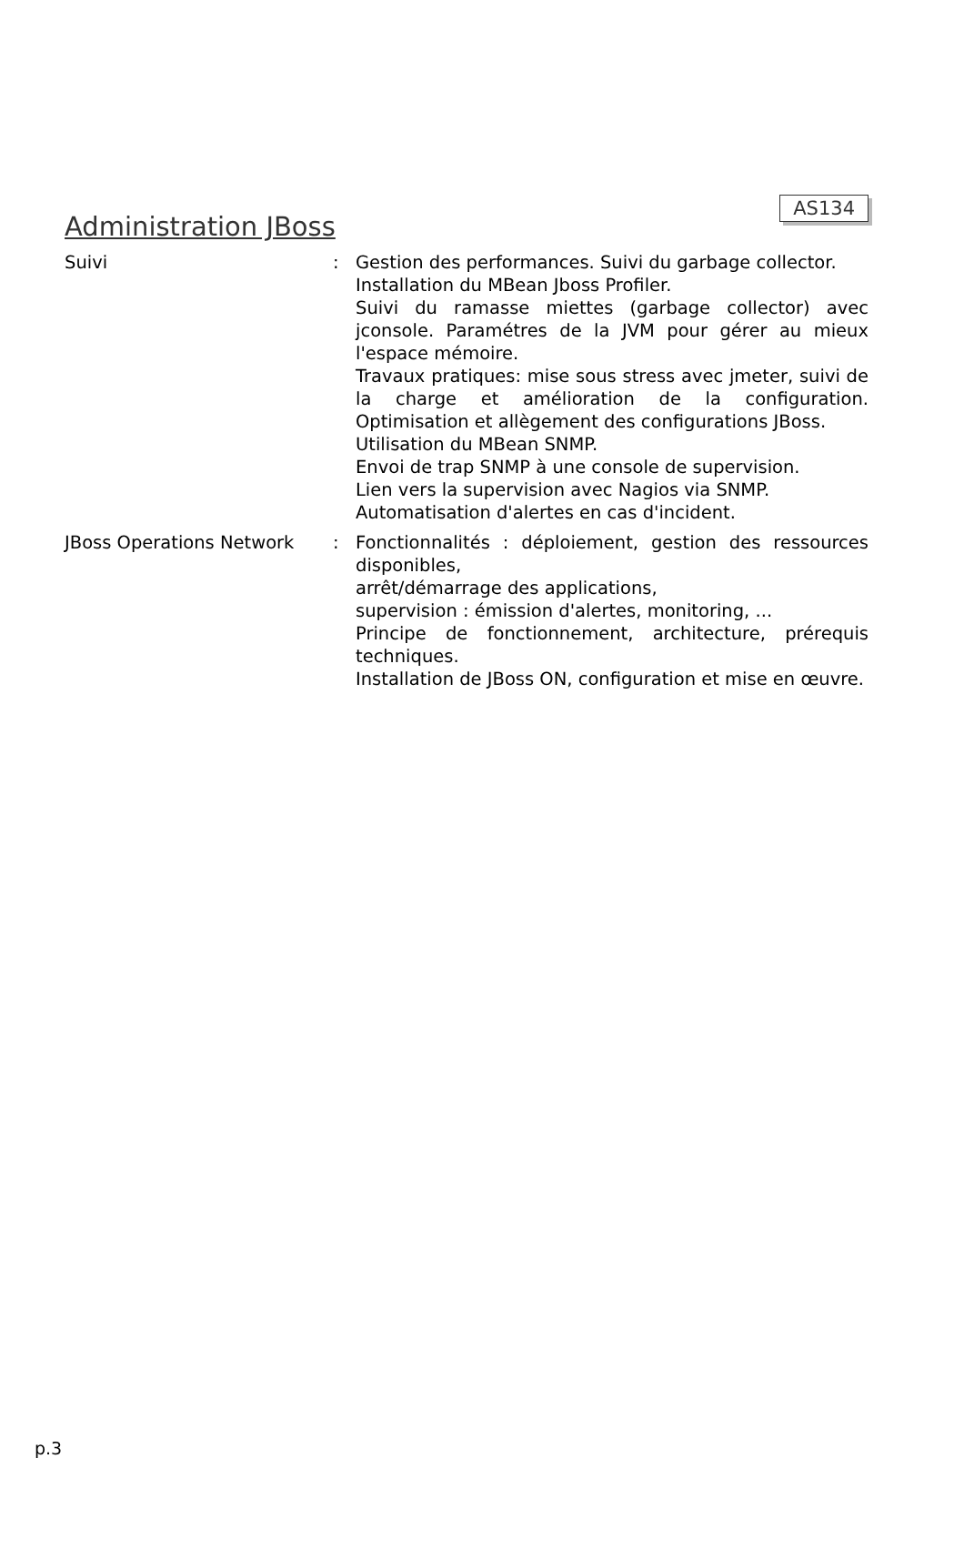Administration JBoss
AS134
| Suivi | : | Gestion des performances. Suivi du garbage collector. Installation du MBean Jboss Profiler. Suivi du ramasse miettes (garbage collector) avec jconsole. Paramétres de la JVM pour gérer au mieux l'espace mémoire. Travaux pratiques: mise sous stress avec jmeter, suivi de la charge et amélioration de la configuration. Optimisation et allègement des configurations JBoss. Utilisation du MBean SNMP. Envoi de trap SNMP à une console de supervision. Lien vers la supervision avec Nagios via SNMP. Automatisation d'alertes en cas d'incident. |
| JBoss Operations Network | : | Fonctionnalités : déploiement, gestion des ressources disponibles, arrêt/démarrage des applications, supervision : émission d'alertes, monitoring, ... Principe de fonctionnement, architecture, prérequis techniques. Installation de JBoss ON, configuration et mise en œuvre. |
p.3